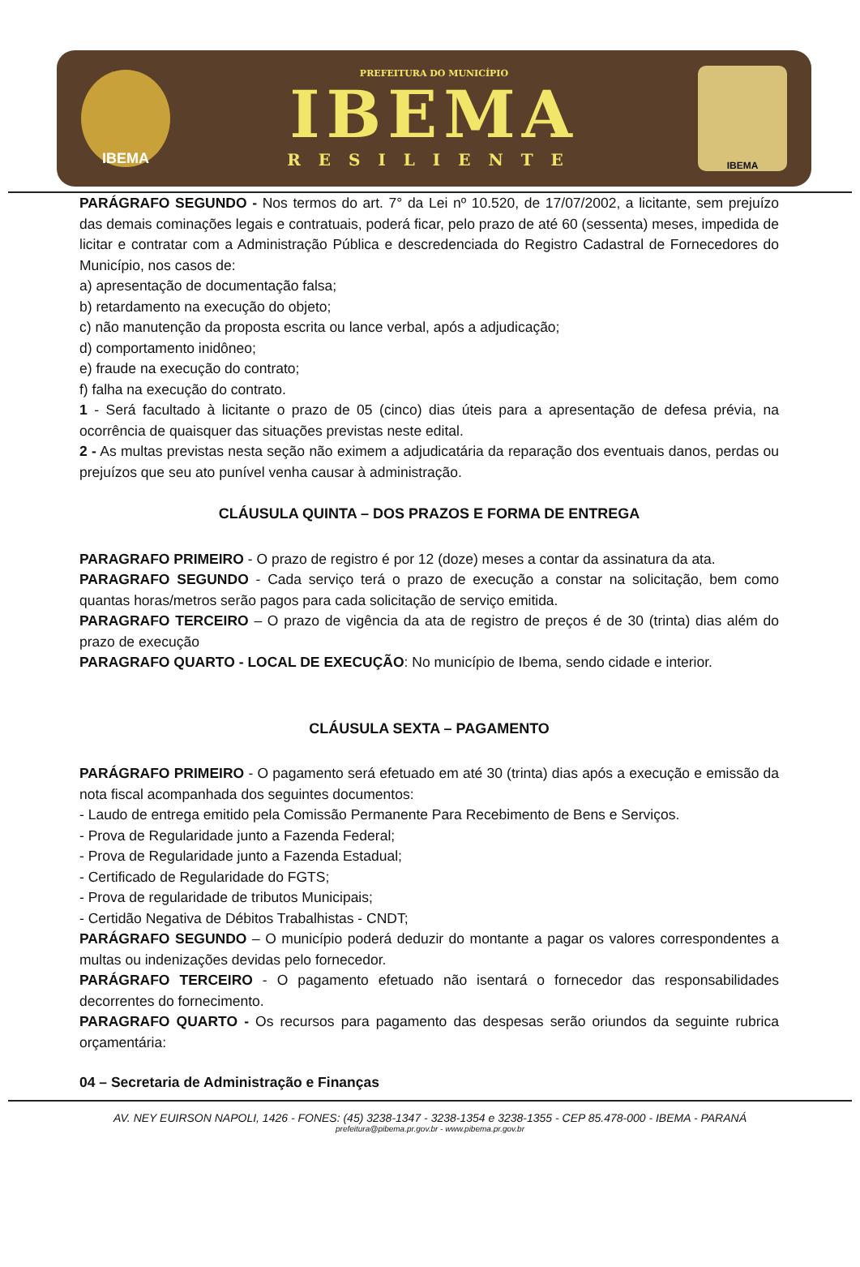IBEMA
PREFEITURA DO MUNICÍPIO
IBEMA
RESILIENTE
IBEMA
PARÁGRAFO SEGUNDO - Nos termos do art. 7° da Lei nº 10.520, de 17/07/2002, a licitante, sem prejuízo das demais cominações legais e contratuais, poderá ficar, pelo prazo de até 60 (sessenta) meses, impedida de licitar e contratar com a Administração Pública e descredenciada do Registro Cadastral de Fornecedores do Município, nos casos de:
a) apresentação de documentação falsa;
b) retardamento na execução do objeto;
c) não manutenção da proposta escrita ou lance verbal, após a adjudicação;
d) comportamento inidôneo;
e) fraude na execução do contrato;
f) falha na execução do contrato.
1 - Será facultado à licitante o prazo de 05 (cinco) dias úteis para a apresentação de defesa prévia, na ocorrência de quaisquer das situações previstas neste edital.
2 - As multas previstas nesta seção não eximem a adjudicatária da reparação dos eventuais danos, perdas ou prejuízos que seu ato punível venha causar à administração.
CLÁUSULA QUINTA – DOS PRAZOS E FORMA DE ENTREGA
PARAGRAFO PRIMEIRO - O prazo de registro é por 12 (doze) meses a contar da assinatura da ata.
PARAGRAFO SEGUNDO - Cada serviço terá o prazo de execução a constar na solicitação, bem como quantas horas/metros serão pagos para cada solicitação de serviço emitida.
PARAGRAFO TERCEIRO – O prazo de vigência da ata de registro de preços é de 30 (trinta) dias além do prazo de execução
PARAGRAFO QUARTO - LOCAL DE EXECUÇÃO: No município de Ibema, sendo cidade e interior.
CLÁUSULA SEXTA – PAGAMENTO
PARÁGRAFO PRIMEIRO - O pagamento será efetuado em até 30 (trinta) dias após a execução e emissão da nota fiscal acompanhada dos seguintes documentos:
- Laudo de entrega emitido pela Comissão Permanente Para Recebimento de Bens e Serviços.
- Prova de Regularidade junto a Fazenda Federal;
- Prova de Regularidade junto a Fazenda Estadual;
- Certificado de Regularidade do FGTS;
- Prova de regularidade de tributos Municipais;
- Certidão Negativa de Débitos Trabalhistas - CNDT;
PARÁGRAFO SEGUNDO – O município poderá deduzir do montante a pagar os valores correspondentes a multas ou indenizações devidas pelo fornecedor.
PARÁGRAFO TERCEIRO - O pagamento efetuado não isentará o fornecedor das responsabilidades decorrentes do fornecimento.
PARAGRAFO QUARTO - Os recursos para pagamento das despesas serão oriundos da seguinte rubrica orçamentária:
04 – Secretaria de Administração e Finanças
AV. NEY EUIRSON NAPOLI, 1426 - FONES: (45) 3238-1347 - 3238-1354 e 3238-1355 - CEP 85.478-000 - IBEMA - PARANÁ
prefeitura@pibema.pr.gov.br - www.pibema.pr.gov.br